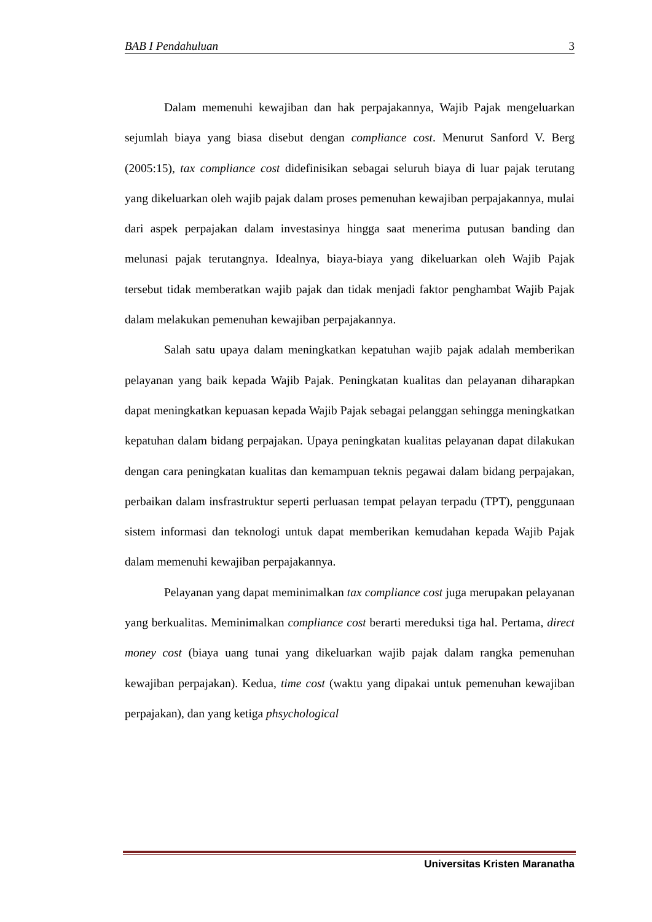BAB I Pendahuluan 3
Dalam memenuhi kewajiban dan hak perpajakannya, Wajib Pajak mengeluarkan sejumlah biaya yang biasa disebut dengan compliance cost. Menurut Sanford V. Berg (2005:15), tax compliance cost didefinisikan sebagai seluruh biaya di luar pajak terutang yang dikeluarkan oleh wajib pajak dalam proses pemenuhan kewajiban perpajakannya, mulai dari aspek perpajakan dalam investasinya hingga saat menerima putusan banding dan melunasi pajak terutangnya. Idealnya, biaya-biaya yang dikeluarkan oleh Wajib Pajak tersebut tidak memberatkan wajib pajak dan tidak menjadi faktor penghambat Wajib Pajak dalam melakukan pemenuhan kewajiban perpajakannya.
Salah satu upaya dalam meningkatkan kepatuhan wajib pajak adalah memberikan pelayanan yang baik kepada Wajib Pajak. Peningkatan kualitas dan pelayanan diharapkan dapat meningkatkan kepuasan kepada Wajib Pajak sebagai pelanggan sehingga meningkatkan kepatuhan dalam bidang perpajakan. Upaya peningkatan kualitas pelayanan dapat dilakukan dengan cara peningkatan kualitas dan kemampuan teknis pegawai dalam bidang perpajakan, perbaikan dalam insfrastruktur seperti perluasan tempat pelayan terpadu (TPT), penggunaan sistem informasi dan teknologi untuk dapat memberikan kemudahan kepada Wajib Pajak dalam memenuhi kewajiban perpajakannya.
Pelayanan yang dapat meminimalkan tax compliance cost juga merupakan pelayanan yang berkualitas. Meminimalkan compliance cost berarti mereduksi tiga hal. Pertama, direct money cost (biaya uang tunai yang dikeluarkan wajib pajak dalam rangka pemenuhan kewajiban perpajakan). Kedua, time cost (waktu yang dipakai untuk pemenuhan kewajiban perpajakan), dan yang ketiga phsychological
Universitas Kristen Maranatha